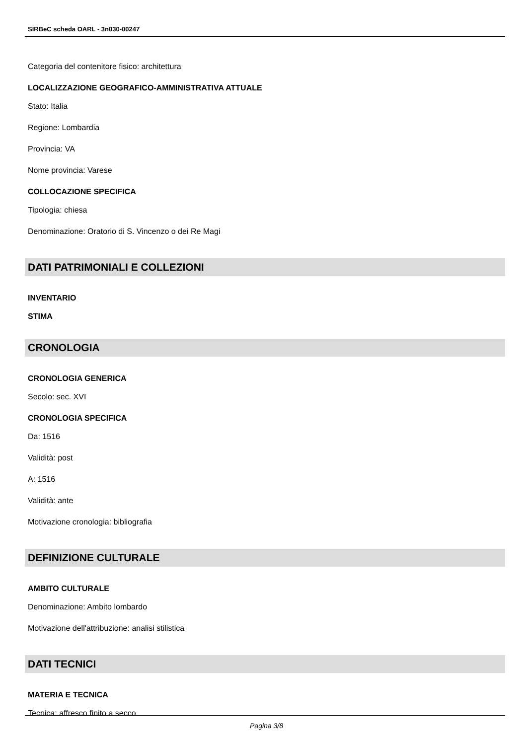SIRBeC scheda OARL - 3n030-00247
Categoria del contenitore fisico: architettura
LOCALIZZAZIONE GEOGRAFICO-AMMINISTRATIVA ATTUALE
Stato: Italia
Regione: Lombardia
Provincia: VA
Nome provincia: Varese
COLLOCAZIONE SPECIFICA
Tipologia: chiesa
Denominazione: Oratorio di S. Vincenzo o dei Re Magi
DATI PATRIMONIALI E COLLEZIONI
INVENTARIO
STIMA
CRONOLOGIA
CRONOLOGIA GENERICA
Secolo: sec. XVI
CRONOLOGIA SPECIFICA
Da: 1516
Validità: post
A: 1516
Validità: ante
Motivazione cronologia: bibliografia
DEFINIZIONE CULTURALE
AMBITO CULTURALE
Denominazione: Ambito lombardo
Motivazione dell'attribuzione: analisi stilistica
DATI TECNICI
MATERIA E TECNICA
Tecnica: affresco finito a secco
Pagina 3/8